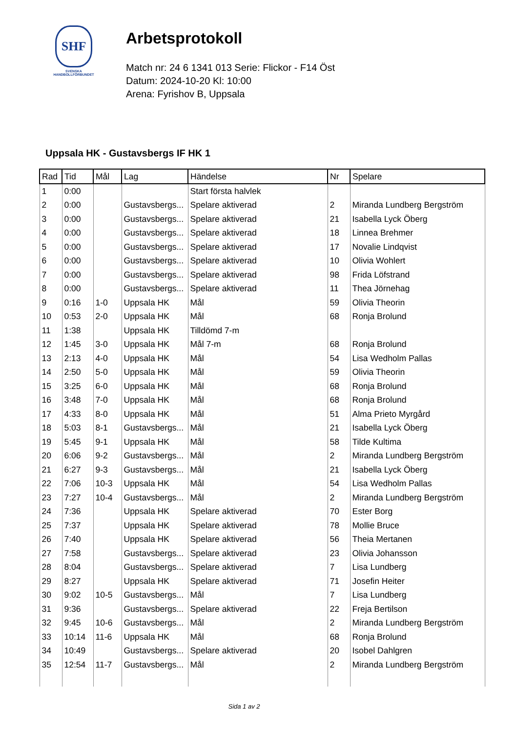SHF
SVENSKA
HANDBOLLFÖRBUNDET
Arbetsprotokoll
Match nr: 24 6 1341 013 Serie: Flickor - F14 Öst
Datum: 2024-10-20 Kl: 10:00
Arena: Fyrishov B, Uppsala
Uppsala HK - Gustavsbergs IF HK 1
| Rad | Tid | Mål | Lag | Händelse | Nr | Spelare |
| --- | --- | --- | --- | --- | --- | --- |
| 1 | 0:00 | | | Start första halvlek | | |
| 2 | 0:00 | | Gustavsbergs... | Spelare aktiverad | 2 | Miranda Lundberg Bergström |
| 3 | 0:00 | | Gustavsbergs... | Spelare aktiverad | 21 | Isabella Lyck Öberg |
| 4 | 0:00 | | Gustavsbergs... | Spelare aktiverad | 18 | Linnea Brehmer |
| 5 | 0:00 | | Gustavsbergs... | Spelare aktiverad | 17 | Novalie Lindqvist |
| 6 | 0:00 | | Gustavsbergs... | Spelare aktiverad | 10 | Olivia Wohlert |
| 7 | 0:00 | | Gustavsbergs... | Spelare aktiverad | 98 | Frida Löfstrand |
| 8 | 0:00 | | Gustavsbergs... | Spelare aktiverad | 11 | Thea Jörnehag |
| 9 | 0:16 | 1-0 | Uppsala HK | Mål | 59 | Olivia Theorin |
| 10 | 0:53 | 2-0 | Uppsala HK | Mål | 68 | Ronja Brolund |
| 11 | 1:38 | | Uppsala HK | Tilldömd 7-m | | |
| 12 | 1:45 | 3-0 | Uppsala HK | Mål 7-m | 68 | Ronja Brolund |
| 13 | 2:13 | 4-0 | Uppsala HK | Mål | 54 | Lisa Wedholm Pallas |
| 14 | 2:50 | 5-0 | Uppsala HK | Mål | 59 | Olivia Theorin |
| 15 | 3:25 | 6-0 | Uppsala HK | Mål | 68 | Ronja Brolund |
| 16 | 3:48 | 7-0 | Uppsala HK | Mål | 68 | Ronja Brolund |
| 17 | 4:33 | 8-0 | Uppsala HK | Mål | 51 | Alma Prieto Myrgård |
| 18 | 5:03 | 8-1 | Gustavsbergs... | Mål | 21 | Isabella Lyck Öberg |
| 19 | 5:45 | 9-1 | Uppsala HK | Mål | 58 | Tilde Kultima |
| 20 | 6:06 | 9-2 | Gustavsbergs... | Mål | 2 | Miranda Lundberg Bergström |
| 21 | 6:27 | 9-3 | Gustavsbergs... | Mål | 21 | Isabella Lyck Öberg |
| 22 | 7:06 | 10-3 | Uppsala HK | Mål | 54 | Lisa Wedholm Pallas |
| 23 | 7:27 | 10-4 | Gustavsbergs... | Mål | 2 | Miranda Lundberg Bergström |
| 24 | 7:36 | | Uppsala HK | Spelare aktiverad | 70 | Ester Borg |
| 25 | 7:37 | | Uppsala HK | Spelare aktiverad | 78 | Mollie Bruce |
| 26 | 7:40 | | Uppsala HK | Spelare aktiverad | 56 | Theia Mertanen |
| 27 | 7:58 | | Gustavsbergs... | Spelare aktiverad | 23 | Olivia Johansson |
| 28 | 8:04 | | Gustavsbergs... | Spelare aktiverad | 7 | Lisa Lundberg |
| 29 | 8:27 | | Uppsala HK | Spelare aktiverad | 71 | Josefin Heiter |
| 30 | 9:02 | 10-5 | Gustavsbergs... | Mål | 7 | Lisa Lundberg |
| 31 | 9:36 | | Gustavsbergs... | Spelare aktiverad | 22 | Freja Bertilson |
| 32 | 9:45 | 10-6 | Gustavsbergs... | Mål | 2 | Miranda Lundberg Bergström |
| 33 | 10:14 | 11-6 | Uppsala HK | Mål | 68 | Ronja Brolund |
| 34 | 10:49 | | Gustavsbergs... | Spelare aktiverad | 20 | Isobel Dahlgren |
| 35 | 12:54 | 11-7 | Gustavsbergs... | Mål | 2 | Miranda Lundberg Bergström |
Sida 1 av 2